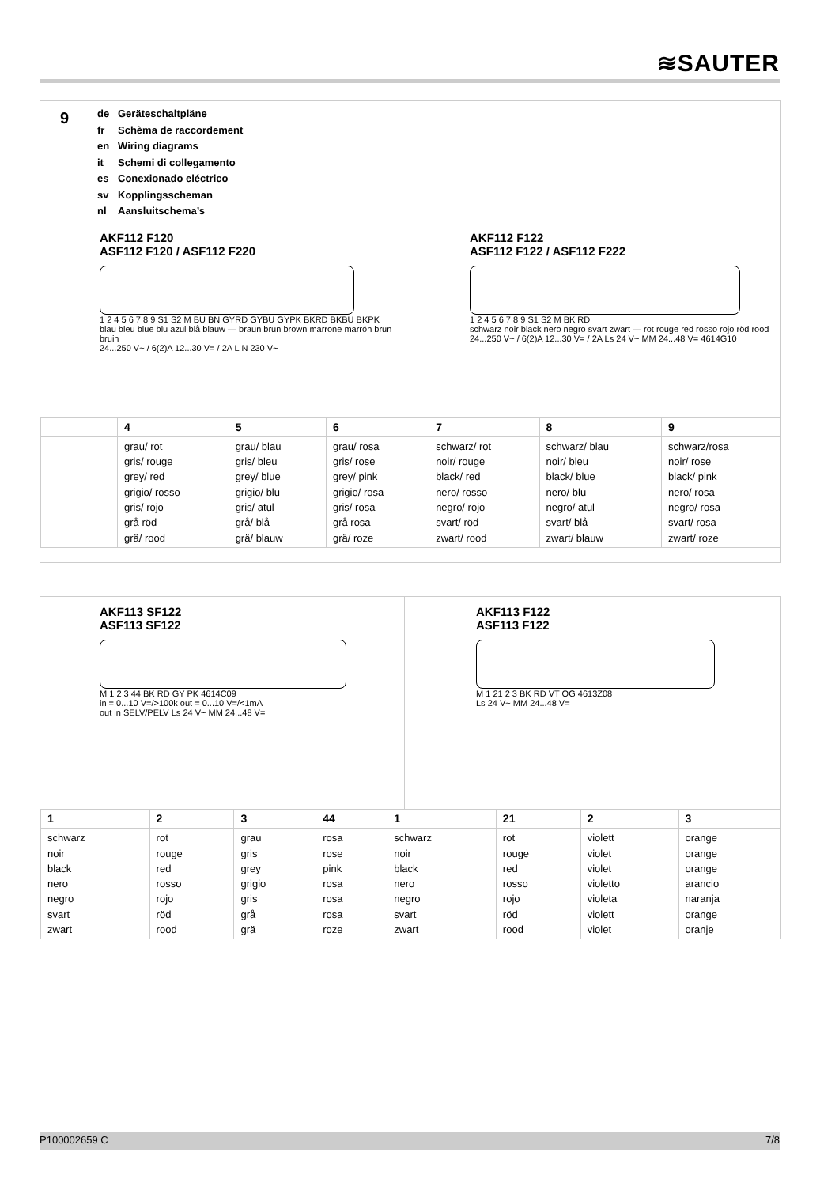≋SAUTER
9
de Geräteschaltpläne
fr Schèma de raccordement
en Wiring diagrams
it Schemi di collegamento
es Conexionado eléctrico
sv Kopplingsscheman
nl Aansluitschema’s
AKF112 F120
ASF112 F120 / ASF112 F220
1 2 4 5 6 7 8 9 S1 S2 M BU BN GYRD GYBU GYPK BKRD BKBU BKPK
blau bleu blue blu azul blå blauw — braun brun brown marrone marrón brun bruin
24...250 V~ / 6(2)A 12...30 V= / 2A L N 230 V~
AKF112 F122
ASF112 F122 / ASF112 F222
1 2 4 5 6 7 8 9 S1 S2 M BK RD
schwarz noir black nero negro svart zwart — rot rouge red rosso rojo röd rood
24...250 V~ / 6(2)A 12...30 V= / 2A Ls 24 V~ MM 24...48 V= 4614G10
| | 4 | 5 | 6 | 7 | 8 | 9 |
| --- | --- | --- | --- | --- | --- | --- |
| | grau/ rot gris/ rouge grey/ red grigio/ rosso gris/ rojo grå röd grä/ rood | grau/ blau gris/ bleu grey/ blue grigio/ blu gris/ atul grå/ blå grä/ blauw | grau/ rosa gris/ rose grey/ pink grigio/ rosa gris/ rosa grå rosa grä/ roze | schwarz/ rot noir/ rouge black/ red nero/ rosso negro/ rojo svart/ röd zwart/ rood | schwarz/ blau noir/ bleu black/ blue nero/ blu negro/ atul svart/ blå zwart/ blauw | schwarz/rosa noir/ rose black/ pink nero/ rosa negro/ rosa svart/ rosa zwart/ roze |
AKF113 SF122
ASF113 SF122
M 1 2 3 44 BK RD GY PK 4614C09
in = 0...10 V=/>100k out = 0...10 V=/<1mA
out in SELV/PELV Ls 24 V~ MM 24...48 V=
AKF113 F122
ASF113 F122
M 1 21 2 3 BK RD VT OG 4613Z08
Ls 24 V~ MM 24...48 V=
| 1 | 2 | 3 | 44 | 1 | 21 | 2 | 3 |
| --- | --- | --- | --- | --- | --- | --- | --- |
| schwarz noir black nero negro svart zwart | rot rouge red rosso rojo röd rood | grau gris grey grigio gris grå grä | rosa rose pink rosa rosa rosa roze | schwarz noir black nero negro svart zwart | rot rouge red rosso rojo röd rood | violett violet violet violetto violeta violett violet | orange orange orange arancio naranja orange oranje |
P100002659 C 7/8